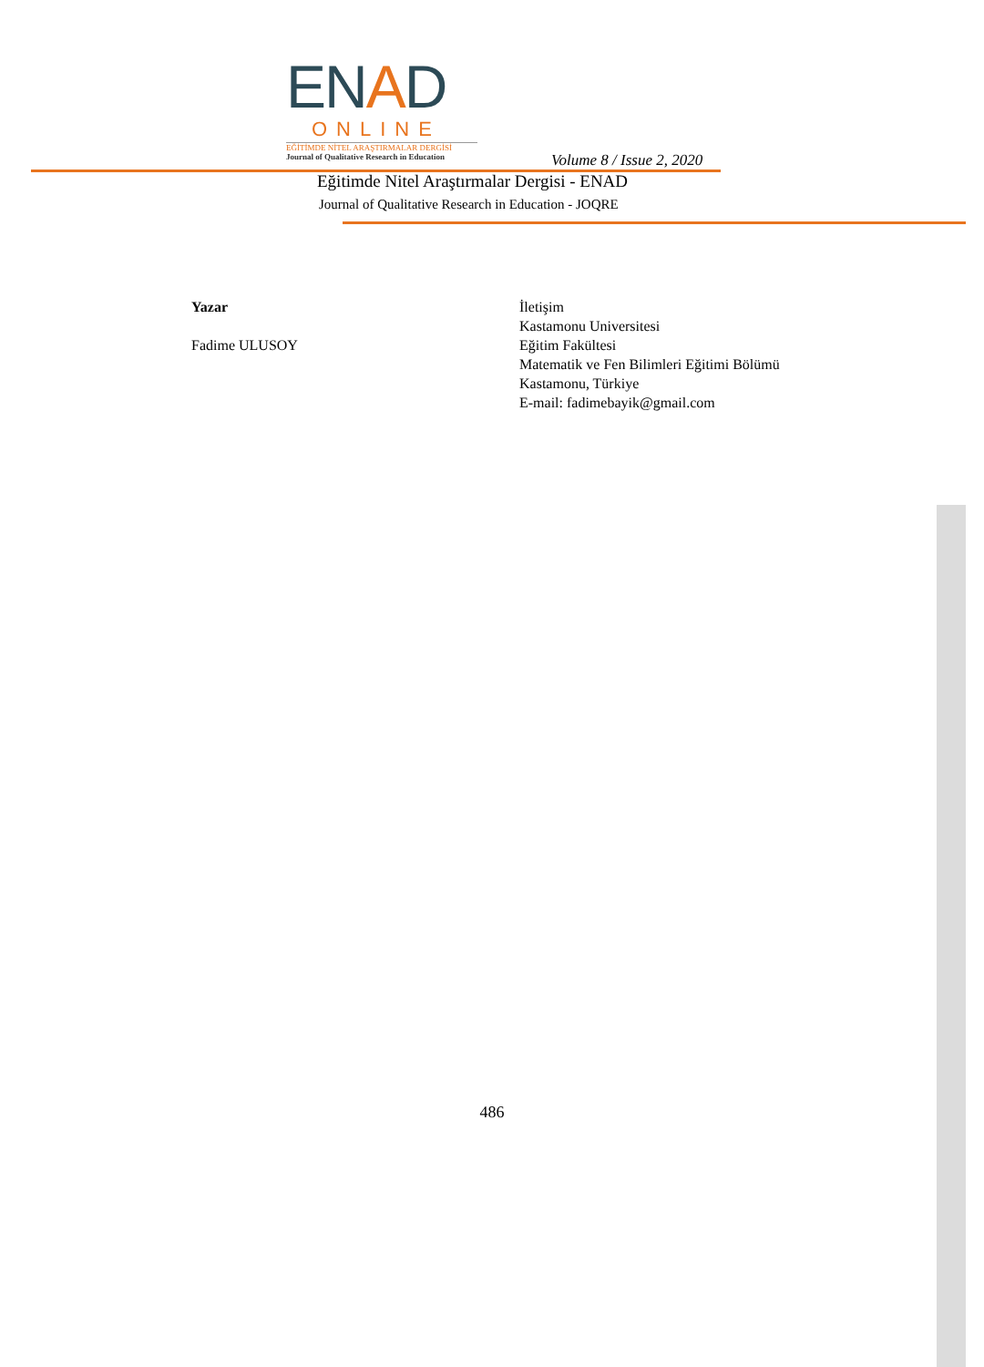ENAD
ONLINE
EĞİTİMDE NİTEL ARAŞTIRMALAR DERGİSİ
Journal of Qualitative Research in Education
Volume 8 / Issue 2, 2020
Eğitimde Nitel Araştırmalar Dergisi - ENAD
Journal of Qualitative Research in Education - JOQRE
Yazar
Fadime ULUSOY
İletişim
Kastamonu Universitesi
Eğitim Fakültesi
Matematik ve Fen Bilimleri Eğitimi Bölümü
Kastamonu, Türkiye
E-mail: fadimebayik@gmail.com
486